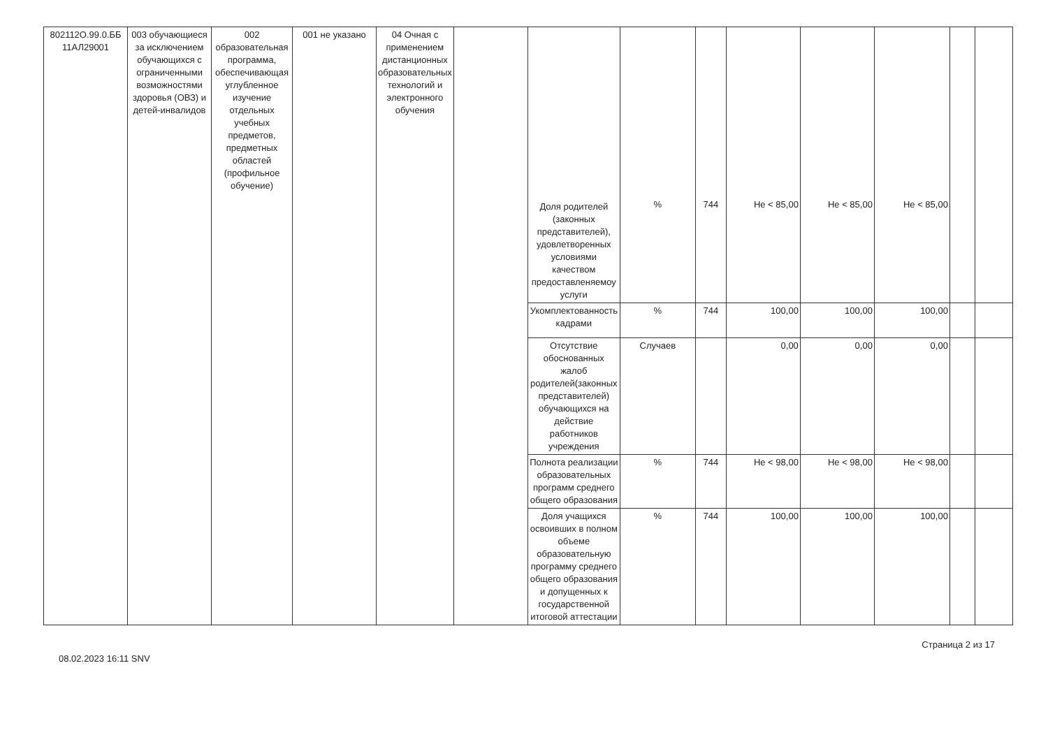| 802112О.99.0.ББ 11АЛ29001 | 003 обучающиеся за исключением обучающихся с ограниченными возможностями здоровья (ОВЗ) и детей-инвалидов | 002 образовательная программа, обеспечивающая углубленное изучение отдельных учебных предметов, предметных областей (профильное обучение) | 001 не указано | 04 Очная с применением дистанционных образовательных технологий и электронного обучения | | Доля родителей (законных представителей), удовлетворенных условиями качеством предоставленяемоу услуги | % | 744 | Не < 85,00 | Не < 85,00 | Не < 85,00 | | |
| | | | | | | Укомплектованность кадрами | % | 744 | 100,00 | 100,00 | 100,00 | | |
| | | | | | | Отсутствие обоснованных жалоб родителей(законных представителей) обучающихся на действие работников учреждения | Случаев | | 0,00 | 0,00 | 0,00 | | |
| | | | | | | Полнота реализации образовательных программ среднего общего образования | % | 744 | Не < 98,00 | Не < 98,00 | Не < 98,00 | | |
| | | | | | | Доля учащихся освоивших в полном объеме образовательную программу среднего общего образования и допущенных к государственной итоговой аттестации | % | 744 | 100,00 | 100,00 | 100,00 | | |
08.02.2023 16:11 SNV Страница 2 из 17